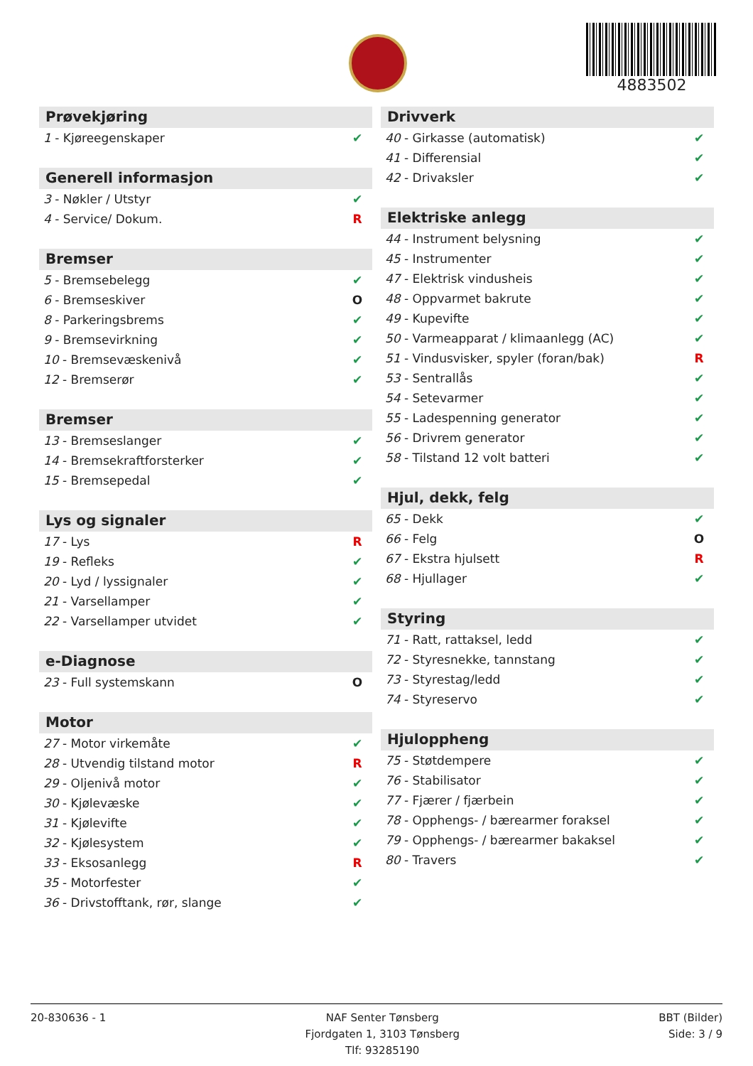4883502
Prøvekjøring
| 1 - Kjøreegenskaper | ✔ |
Generell informasjon
| 3 - Nøkler / Utstyr | ✔ |
| 4 - Service/ Dokum. | R |
Bremser
| 5 - Bremsebelegg | ✔ |
| 6 - Bremseskiver | O |
| 8 - Parkeringsbrems | ✔ |
| 9 - Bremsevirkning | ✔ |
| 10 - Bremsevæskenivå | ✔ |
| 12 - Bremserør | ✔ |
Bremser
| 13 - Bremseslanger | ✔ |
| 14 - Bremsekraftforsterker | ✔ |
| 15 - Bremsepedal | ✔ |
Lys og signaler
| 17 - Lys | R |
| 19 - Refleks | ✔ |
| 20 - Lyd / lyssignaler | ✔ |
| 21 - Varsellamper | ✔ |
| 22 - Varsellamper utvidet | ✔ |
e-Diagnose
| 23 - Full systemskann | O |
Motor
| 27 - Motor virkemåte | ✔ |
| 28 - Utvendig tilstand motor | R |
| 29 - Oljenivå motor | ✔ |
| 30 - Kjølevæske | ✔ |
| 31 - Kjølevifte | ✔ |
| 32 - Kjølesystem | ✔ |
| 33 - Eksosanlegg | R |
| 35 - Motorfester | ✔ |
| 36 - Drivstofftank, rør, slange | ✔ |
Drivverk
| 40 - Girkasse (automatisk) | ✔ |
| 41 - Differensial | ✔ |
| 42 - Drivaksler | ✔ |
Elektriske anlegg
| 44 - Instrument belysning | ✔ |
| 45 - Instrumenter | ✔ |
| 47 - Elektrisk vindusheis | ✔ |
| 48 - Oppvarmet bakrute | ✔ |
| 49 - Kupevifte | ✔ |
| 50 - Varmeapparat / klimaanlegg (AC) | ✔ |
| 51 - Vindusvisker, spyler (foran/bak) | R |
| 53 - Sentrallås | ✔ |
| 54 - Setevarmer | ✔ |
| 55 - Ladespenning generator | ✔ |
| 56 - Drivrem generator | ✔ |
| 58 - Tilstand 12 volt batteri | ✔ |
Hjul, dekk, felg
| 65 - Dekk | ✔ |
| 66 - Felg | O |
| 67 - Ekstra hjulsett | R |
| 68 - Hjullager | ✔ |
Styring
| 71 - Ratt, rattaksel, ledd | ✔ |
| 72 - Styresnekke, tannstang | ✔ |
| 73 - Styrestag/ledd | ✔ |
| 74 - Styreservo | ✔ |
Hjuloppheng
| 75 - Støtdempere | ✔ |
| 76 - Stabilisator | ✔ |
| 77 - Fjærer / fjærbein | ✔ |
| 78 - Opphengs- / bærearmer foraksel | ✔ |
| 79 - Opphengs- / bærearmer bakaksel | ✔ |
| 80 - Travers | ✔ |
20-830636 - 1 NAF Senter Tønsberg
Fjordgaten 1, 3103 Tønsberg
Tlf: 93285190
BBT (Bilder)
Side: 3 / 9